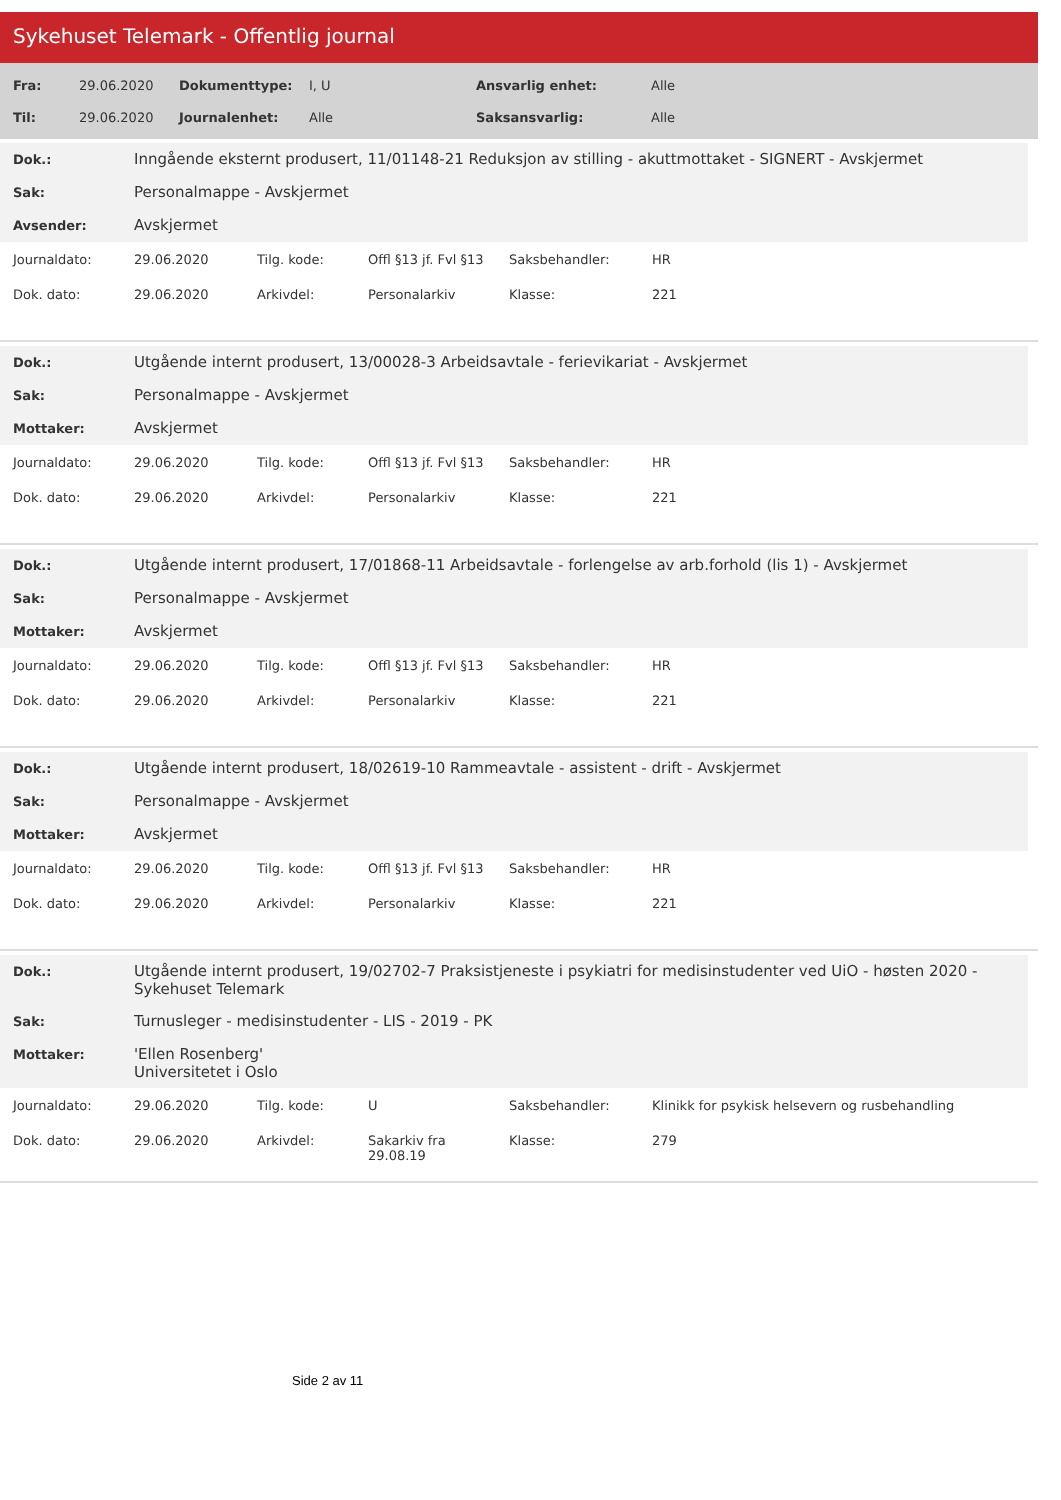Sykehuset Telemark - Offentlig journal
| Fra: | 29.06.2020 | Dokumenttype: | I, U | Ansvarlig enhet: | Alle |
| Til: | 29.06.2020 | Journalenhet: | Alle | Saksansvarlig: | Alle |
| Dok.: | Inngående eksternt produsert, 11/01148-21 Reduksjon av stilling - akuttmottaket - SIGNERT - Avskjermet |
| Sak: | Personalmappe - Avskjermet |
| Avsender: | Avskjermet |
| Journaldato: | 29.06.2020 | Tilg. kode: | Offl §13 jf. Fvl §13 | Saksbehandler: | HR |
| Dok. dato: | 29.06.2020 | Arkivdel: | Personalarkiv | Klasse: | 221 |
| Dok.: | Utgående internt produsert, 13/00028-3 Arbeidsavtale - ferievikariat - Avskjermet |
| Sak: | Personalmappe - Avskjermet |
| Mottaker: | Avskjermet |
| Journaldato: | 29.06.2020 | Tilg. kode: | Offl §13 jf. Fvl §13 | Saksbehandler: | HR |
| Dok. dato: | 29.06.2020 | Arkivdel: | Personalarkiv | Klasse: | 221 |
| Dok.: | Utgående internt produsert, 17/01868-11 Arbeidsavtale - forlengelse av arb.forhold (lis 1) - Avskjermet |
| Sak: | Personalmappe - Avskjermet |
| Mottaker: | Avskjermet |
| Journaldato: | 29.06.2020 | Tilg. kode: | Offl §13 jf. Fvl §13 | Saksbehandler: | HR |
| Dok. dato: | 29.06.2020 | Arkivdel: | Personalarkiv | Klasse: | 221 |
| Dok.: | Utgående internt produsert, 18/02619-10 Rammeavtale - assistent - drift - Avskjermet |
| Sak: | Personalmappe - Avskjermet |
| Mottaker: | Avskjermet |
| Journaldato: | 29.06.2020 | Tilg. kode: | Offl §13 jf. Fvl §13 | Saksbehandler: | HR |
| Dok. dato: | 29.06.2020 | Arkivdel: | Personalarkiv | Klasse: | 221 |
| Dok.: | Utgående internt produsert, 19/02702-7 Praksistjeneste i psykiatri for medisinstudenter ved UiO - høsten 2020 - Sykehuset Telemark |
| Sak: | Turnusleger - medisinstudenter - LIS - 2019 - PK |
| Mottaker: | 'Ellen Rosenberg' Universitetet i Oslo |
| Journaldato: | 29.06.2020 | Tilg. kode: | U | Saksbehandler: | Klinikk for psykisk helsevern og rusbehandling |
| Dok. dato: | 29.06.2020 | Arkivdel: | Sakarkiv fra 29.08.19 | Klasse: | 279 |
Side 2 av 11